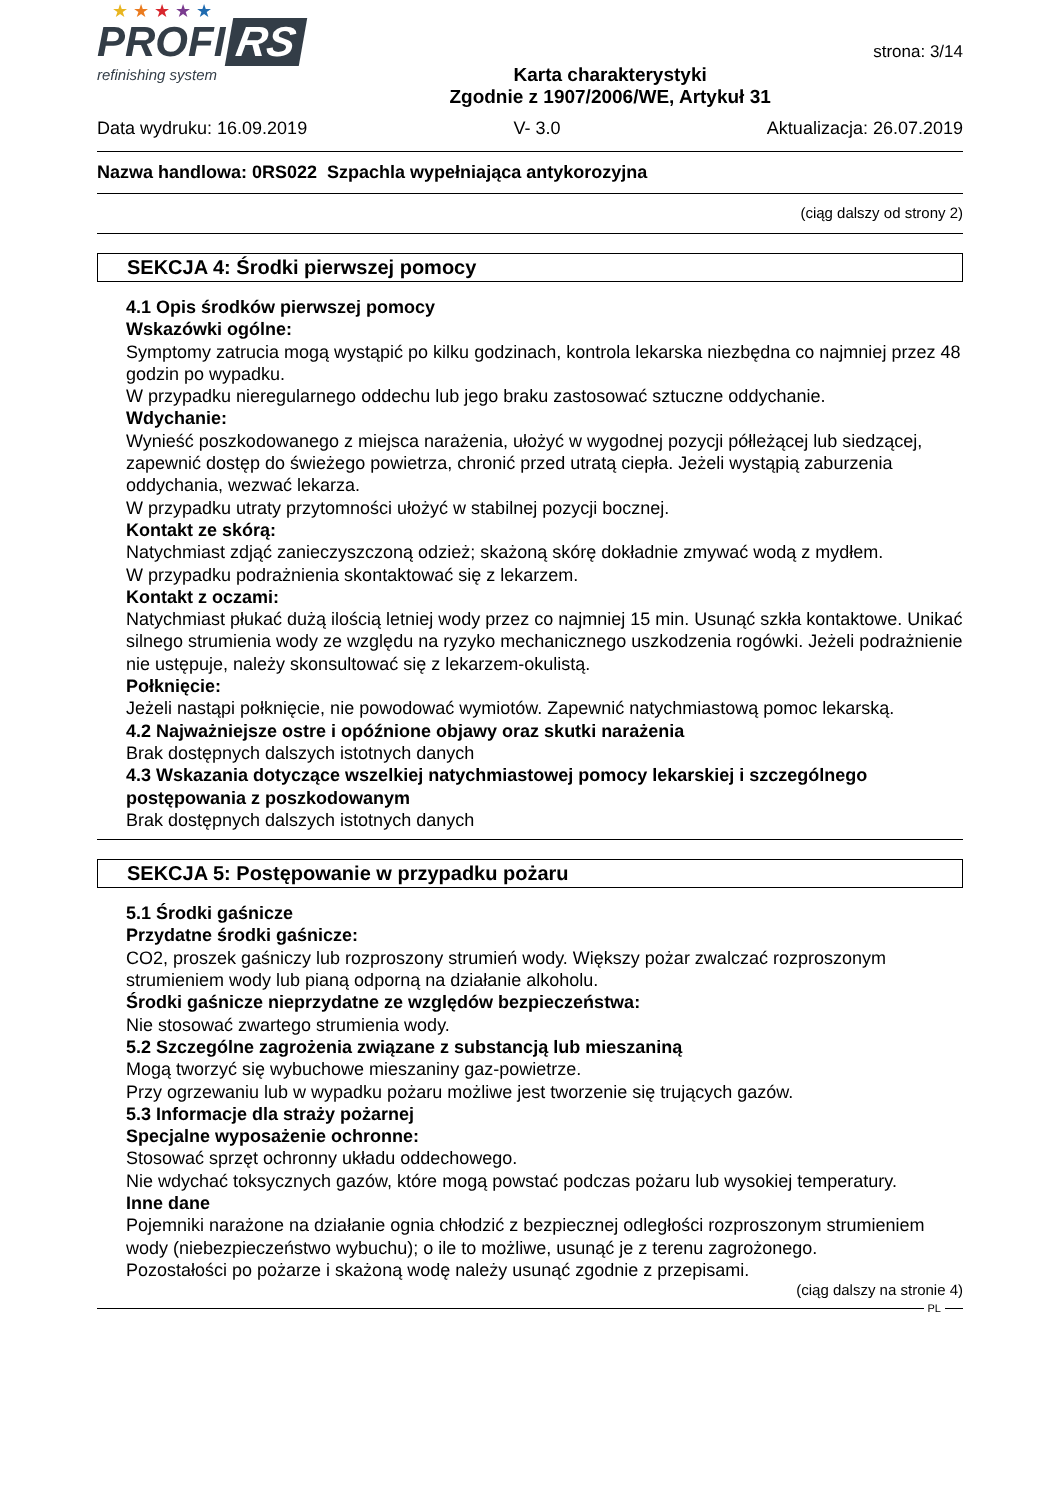★ ★ ★ ★ ★
PROFI RS
refinishing system
Karta charakterystyki
Zgodnie z 1907/2006/WE, Artykuł 31
strona: 3/14
Data wydruku: 16.09.2019 V- 3.0 Aktualizacja: 26.07.2019
Nazwa handlowa: 0RS022 Szpachla wypełniająca antykorozyjna
(ciąg dalszy od strony 2)
SEKCJA 4: Środki pierwszej pomocy
4.1 Opis środków pierwszej pomocy
Wskazówki ogólne:
Symptomy zatrucia mogą wystąpić po kilku godzinach, kontrola lekarska niezbędna co najmniej przez 48 godzin po wypadku.
W przypadku nieregularnego oddechu lub jego braku zastosować sztuczne oddychanie.
Wdychanie:
Wynieść poszkodowanego z miejsca narażenia, ułożyć w wygodnej pozycji półleżącej lub siedzącej, zapewnić dostęp do świeżego powietrza, chronić przed utratą ciepła. Jeżeli wystąpią zaburzenia oddychania, wezwać lekarza.
W przypadku utraty przytomności ułożyć w stabilnej pozycji bocznej.
Kontakt ze skórą:
Natychmiast zdjąć zanieczyszczoną odzież; skażoną skórę dokładnie zmywać wodą z mydłem.
W przypadku podrażnienia skontaktować się z lekarzem.
Kontakt z oczami:
Natychmiast płukać dużą ilością letniej wody przez co najmniej 15 min. Usunąć szkła kontaktowe. Unikać silnego strumienia wody ze względu na ryzyko mechanicznego uszkodzenia rogówki. Jeżeli podrażnienie nie ustępuje, należy skonsultować się z lekarzem-okulistą.
Połknięcie:
Jeżeli nastąpi połknięcie, nie powodować wymiotów. Zapewnić natychmiastową pomoc lekarską.
4.2 Najważniejsze ostre i opóźnione objawy oraz skutki narażenia
Brak dostępnych dalszych istotnych danych
4.3 Wskazania dotyczące wszelkiej natychmiastowej pomocy lekarskiej i szczególnego postępowania z poszkodowanym
Brak dostępnych dalszych istotnych danych
SEKCJA 5: Postępowanie w przypadku pożaru
5.1 Środki gaśnicze
Przydatne środki gaśnicze:
CO2, proszek gaśniczy lub rozproszony strumień wody. Większy pożar zwalczać rozproszonym strumieniem wody lub pianą odporną na działanie alkoholu.
Środki gaśnicze nieprzydatne ze względów bezpieczeństwa:
Nie stosować zwartego strumienia wody.
5.2 Szczególne zagrożenia związane z substancją lub mieszaniną
Mogą tworzyć się wybuchowe mieszaniny gaz-powietrze.
Przy ogrzewaniu lub w wypadku pożaru możliwe jest tworzenie się trujących gazów.
5.3 Informacje dla straży pożarnej
Specjalne wyposażenie ochronne:
Stosować sprzęt ochronny układu oddechowego.
Nie wdychać toksycznych gazów, które mogą powstać podczas pożaru lub wysokiej temperatury.
Inne dane
Pojemniki narażone na działanie ognia chłodzić z bezpiecznej odległości rozproszonym strumieniem wody (niebezpieczeństwo wybuchu); o ile to możliwe, usunąć je z terenu zagrożonego.
Pozostałości po pożarze i skażoną wodę należy usunąć zgodnie z przepisami.
(ciąg dalszy na stronie 4)
PL